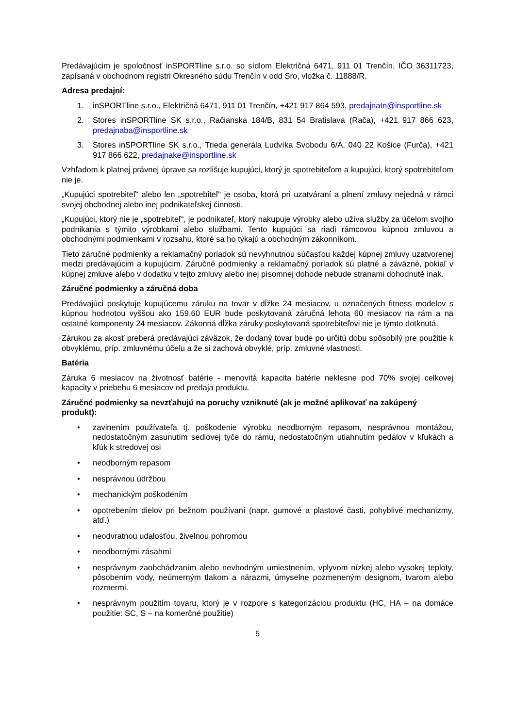Predávajúcim je spoločnosť inSPORTline s.r.o. so sídlom Električná 6471, 911 01 Trenčín, IČO 36311723, zapísaná v obchodnom registri Okresného súdu Trenčín v odd Sro, vložka č. 11888/R.
Adresa predajní:
1. inSPORTline s.r.o., Električná 6471, 911 01 Trenčín, +421 917 864 593, predajnatn@insportline.sk
2. Stores inSPORTline SK s.r.o., Račianska 184/B, 831 54 Bratislava (Rača), +421 917 866 623, predajnaba@insportline.sk
3. Stores inSPORTline SK s.r.o., Trieda generála Ludvíka Svobodu 6/A, 040 22 Košice (Furča), +421 917 866 622, predajnake@insportline.sk
Vzhľadom k platnej právnej úprave sa rozlišuje kupujúci, ktorý je spotrebiteľom a kupujúci, ktorý spotrebiteľom nie je.
„Kupujúci spotrebiteľ“ alebo len „spotrebiteľ“ je osoba, ktorá pri uzatváraní a plnení zmluvy nejedná v rámci svojej obchodnej alebo inej podnikateľskej činnosti.
„Kupujúci, ktorý nie je „spotrebiteľ“, je podnikateľ, ktorý nakupuje výrobky alebo užíva služby za účelom svojho podnikania s týmito výrobkami alebo službami. Tento kupujúci sa riadi rámcovou kúpnou zmluvou a obchodnými podmienkami v rozsahu, ktoré sa ho týkajú a obchodným zákonníkom.
Tieto záručné podmienky a reklamačný poriadok sú nevyhnutnou súčasťou každej kúpnej zmluvy uzatvorenej medzi predávajúcim a kupujúcim. Záručné podmienky a reklamačný poriadok sú platné a záväzné, pokiaľ v kúpnej zmluve alebo v dodatku v tejto zmluvy alebo inej písomnej dohode nebude stranami dohodnuté inak.
Záručné podmienky a záručná doba
Predávajúci poskytuje kupujúcemu záruku na tovar v dĺžke 24 mesiacov, u označených fitness modelov s kúpnou hodnotou vyššou ako 159,60 EUR bude poskytovaná záručná lehota 60 mesiacov na rám a na ostatné komponenty 24 mesiacov. Zákonná dĺžka záruky poskytovaná spotrebiteľovi nie je týmto dotknutá.
Zárukou za akosť preberá predávajúci záväzok, že dodaný tovar bude po určitú dobu spôsobilý pre použitie k obvyklému, príp. zmluvnému účelu a že si zachová obvyklé, príp. zmluvné vlastnosti.
Batéria
Záruka 6 mesiacov na životnosť batérie - menovitá kapacita batérie neklesne pod 70% svojej celkovej kapacity v priebehu 6 mesiacov od predaja produktu.
Záručné podmienky sa nevzťahujú na poruchy vzniknuté (ak je možné aplikovať na zakúpený produkt):
• zavinením používateľa tj. poškodenie výrobku neodborným repasom, nesprávnou montážou, nedostatočným zasunutím sedlovej tyče do rámu, nedostatočným utiahnutím pedálov v kľukách a kľúk k stredovej osi
• neodborným repasom
• nesprávnou údržbou
• mechanickým poškodením
• opotrebením dielov pri bežnom používaní (napr. gumové a plastové časti, pohyblivé mechanizmy, atď.)
• neodvratnou udalosťou, živelnou pohromou
• neodbornými zásahmi
• nesprávnym zaobchádzaním alebo nevhodným umiestnením, vplyvom nízkej alebo vysokej teploty, pôsobením vody, neúmerným tlakom a nárazmi, úmyselne pozmeneným designom, tvarom alebo rozmermi.
• nesprávnym použitím tovaru, ktorý je v rozpore s kategorizáciou produktu (HC, HA – na domáce použitie: SC, S – na komerčné použitie)
5